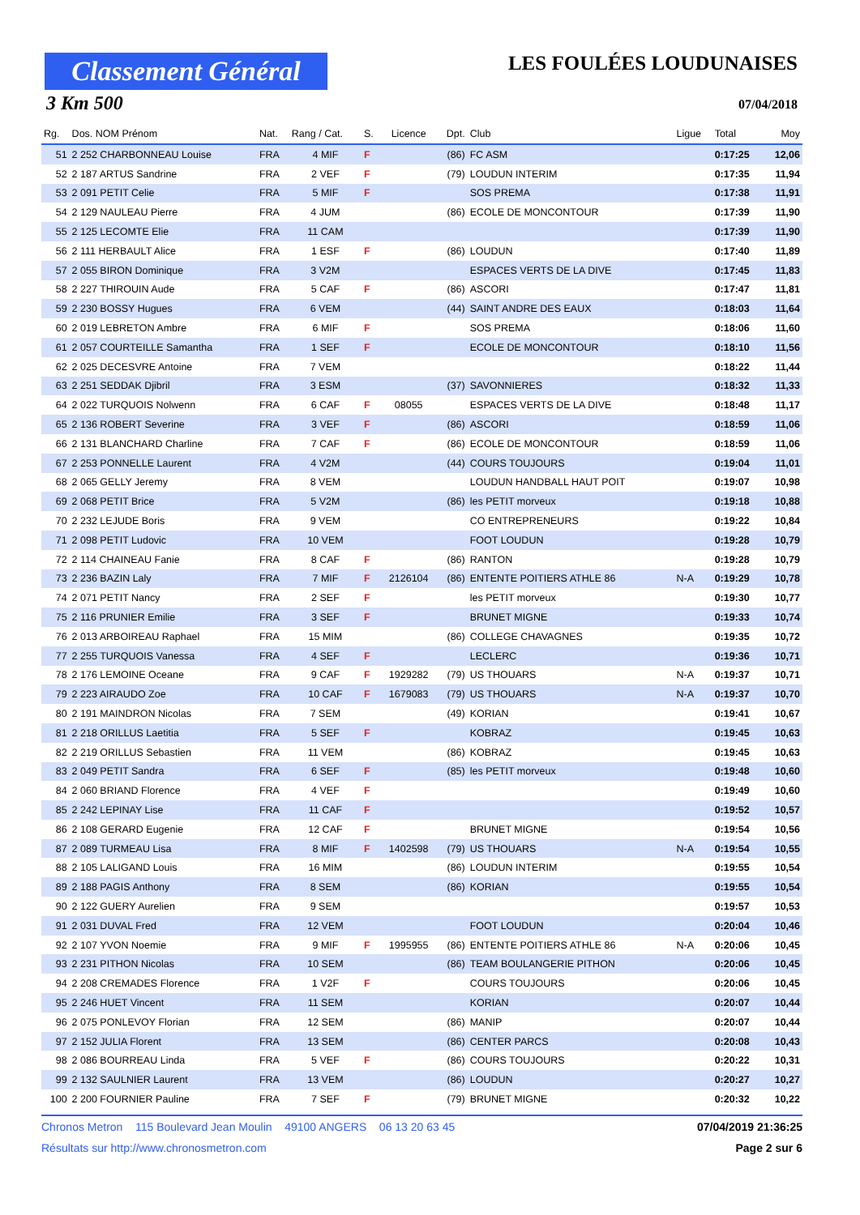Classement Général
LES FOULÉES LOUDUNAISES
3 Km 500 07/04/2018
| Rg. | Dos. NOM Prénom | Nat. | Rang / Cat. | S. | Licence | Dpt. | Club | Ligue | Total | Moy |
| --- | --- | --- | --- | --- | --- | --- | --- | --- | --- | --- |
| 51 | 2 252 CHARBONNEAU Louise | FRA | 4 MIF | F | | (86) | FC ASM | | 0:17:25 | 12,06 |
| 52 | 2 187 ARTUS Sandrine | FRA | 2 VEF | F | | (79) | LOUDUN INTERIM | | 0:17:35 | 11,94 |
| 53 | 2 091 PETIT Celie | FRA | 5 MIF | F | | | SOS PREMA | | 0:17:38 | 11,91 |
| 54 | 2 129 NAULEAU Pierre | FRA | 4 JUM | | | (86) | ECOLE DE MONCONTOUR | | 0:17:39 | 11,90 |
| 55 | 2 125 LECOMTE Elie | FRA | 11 CAM | | | | | | 0:17:39 | 11,90 |
| 56 | 2 111 HERBAULT Alice | FRA | 1 ESF | F | | (86) | LOUDUN | | 0:17:40 | 11,89 |
| 57 | 2 055 BIRON Dominique | FRA | 3 V2M | | | | ESPACES VERTS DE LA DIVE | | 0:17:45 | 11,83 |
| 58 | 2 227 THIROUIN Aude | FRA | 5 CAF | F | | (86) | ASCORI | | 0:17:47 | 11,81 |
| 59 | 2 230 BOSSY Hugues | FRA | 6 VEM | | | (44) | SAINT ANDRE DES EAUX | | 0:18:03 | 11,64 |
| 60 | 2 019 LEBRETON Ambre | FRA | 6 MIF | F | | | SOS PREMA | | 0:18:06 | 11,60 |
| 61 | 2 057 COURTEILLE Samantha | FRA | 1 SEF | F | | | ECOLE DE MONCONTOUR | | 0:18:10 | 11,56 |
| 62 | 2 025 DECESVRE Antoine | FRA | 7 VEM | | | | | | 0:18:22 | 11,44 |
| 63 | 2 251 SEDDAK Djibril | FRA | 3 ESM | | | (37) | SAVONNIERES | | 0:18:32 | 11,33 |
| 64 | 2 022 TURQUOIS Nolwenn | FRA | 6 CAF | F | 08055 | | ESPACES VERTS DE LA DIVE | | 0:18:48 | 11,17 |
| 65 | 2 136 ROBERT Severine | FRA | 3 VEF | F | | (86) | ASCORI | | 0:18:59 | 11,06 |
| 66 | 2 131 BLANCHARD Charline | FRA | 7 CAF | F | | (86) | ECOLE DE MONCONTOUR | | 0:18:59 | 11,06 |
| 67 | 2 253 PONNELLE Laurent | FRA | 4 V2M | | | (44) | COURS TOUJOURS | | 0:19:04 | 11,01 |
| 68 | 2 065 GELLY Jeremy | FRA | 8 VEM | | | | LOUDUN HANDBALL HAUT POIT | | 0:19:07 | 10,98 |
| 69 | 2 068 PETIT Brice | FRA | 5 V2M | | | (86) | les PETIT morveux | | 0:19:18 | 10,88 |
| 70 | 2 232 LEJUDE Boris | FRA | 9 VEM | | | | CO ENTREPRENEURS | | 0:19:22 | 10,84 |
| 71 | 2 098 PETIT Ludovic | FRA | 10 VEM | | | | FOOT LOUDUN | | 0:19:28 | 10,79 |
| 72 | 2 114 CHAINEAU Fanie | FRA | 8 CAF | F | | (86) | RANTON | | 0:19:28 | 10,79 |
| 73 | 2 236 BAZIN Laly | FRA | 7 MIF | F | 2126104 | (86) | ENTENTE POITIERS ATHLE 86 | N-A | 0:19:29 | 10,78 |
| 74 | 2 071 PETIT Nancy | FRA | 2 SEF | F | | | les PETIT morveux | | 0:19:30 | 10,77 |
| 75 | 2 116 PRUNIER Emilie | FRA | 3 SEF | F | | | BRUNET MIGNE | | 0:19:33 | 10,74 |
| 76 | 2 013 ARBOIREAU Raphael | FRA | 15 MIM | | | (86) | COLLEGE CHAVAGNES | | 0:19:35 | 10,72 |
| 77 | 2 255 TURQUOIS Vanessa | FRA | 4 SEF | F | | | LECLERC | | 0:19:36 | 10,71 |
| 78 | 2 176 LEMOINE Oceane | FRA | 9 CAF | F | 1929282 | (79) | US THOUARS | N-A | 0:19:37 | 10,71 |
| 79 | 2 223 AIRAUDO Zoe | FRA | 10 CAF | F | 1679083 | (79) | US THOUARS | N-A | 0:19:37 | 10,70 |
| 80 | 2 191 MAINDRON Nicolas | FRA | 7 SEM | | | (49) | KORIAN | | 0:19:41 | 10,67 |
| 81 | 2 218 ORILLUS Laetitia | FRA | 5 SEF | F | | | KOBRAZ | | 0:19:45 | 10,63 |
| 82 | 2 219 ORILLUS Sebastien | FRA | 11 VEM | | | (86) | KOBRAZ | | 0:19:45 | 10,63 |
| 83 | 2 049 PETIT Sandra | FRA | 6 SEF | F | | (85) | les PETIT morveux | | 0:19:48 | 10,60 |
| 84 | 2 060 BRIAND Florence | FRA | 4 VEF | F | | | | | 0:19:49 | 10,60 |
| 85 | 2 242 LEPINAY Lise | FRA | 11 CAF | F | | | | | 0:19:52 | 10,57 |
| 86 | 2 108 GERARD Eugenie | FRA | 12 CAF | F | | | BRUNET MIGNE | | 0:19:54 | 10,56 |
| 87 | 2 089 TURMEAU Lisa | FRA | 8 MIF | F | 1402598 | (79) | US THOUARS | N-A | 0:19:54 | 10,55 |
| 88 | 2 105 LALIGAND Louis | FRA | 16 MIM | | | (86) | LOUDUN INTERIM | | 0:19:55 | 10,54 |
| 89 | 2 188 PAGIS Anthony | FRA | 8 SEM | | | (86) | KORIAN | | 0:19:55 | 10,54 |
| 90 | 2 122 GUERY Aurelien | FRA | 9 SEM | | | | | | 0:19:57 | 10,53 |
| 91 | 2 031 DUVAL Fred | FRA | 12 VEM | | | | FOOT LOUDUN | | 0:20:04 | 10,46 |
| 92 | 2 107 YVON Noemie | FRA | 9 MIF | F | 1995955 | (86) | ENTENTE POITIERS ATHLE 86 | N-A | 0:20:06 | 10,45 |
| 93 | 2 231 PITHON Nicolas | FRA | 10 SEM | | | (86) | TEAM BOULANGERIE PITHON | | 0:20:06 | 10,45 |
| 94 | 2 208 CREMADES Florence | FRA | 1 V2F | F | | | COURS TOUJOURS | | 0:20:06 | 10,45 |
| 95 | 2 246 HUET Vincent | FRA | 11 SEM | | | | KORIAN | | 0:20:07 | 10,44 |
| 96 | 2 075 PONLEVOY Florian | FRA | 12 SEM | | | (86) | MANIP | | 0:20:07 | 10,44 |
| 97 | 2 152 JULIA Florent | FRA | 13 SEM | | | (86) | CENTER PARCS | | 0:20:08 | 10,43 |
| 98 | 2 086 BOURREAU Linda | FRA | 5 VEF | F | | (86) | COURS TOUJOURS | | 0:20:22 | 10,31 |
| 99 | 2 132 SAULNIER Laurent | FRA | 13 VEM | | | (86) | LOUDUN | | 0:20:27 | 10,27 |
| 100 | 2 200 FOURNIER Pauline | FRA | 7 SEF | F | | (79) | BRUNET MIGNE | | 0:20:32 | 10,22 |
Chronos Metron 115 Boulevard Jean Moulin 49100 ANGERS 06 13 20 63 45 07/04/2019 21:36:25
Résultats sur http://www.chronosmetron.com Page 2 sur 6